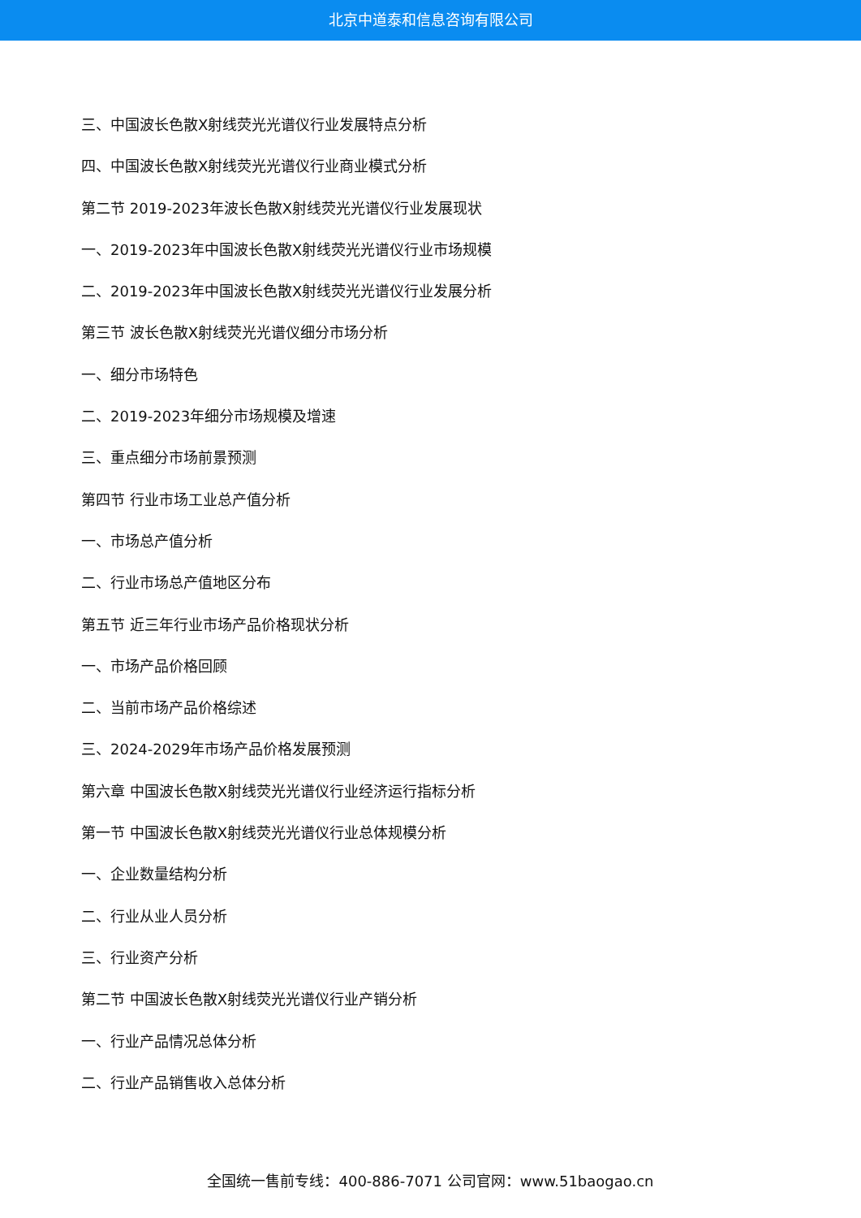北京中道泰和信息咨询有限公司
三、中国波长色散X射线荧光光谱仪行业发展特点分析
四、中国波长色散X射线荧光光谱仪行业商业模式分析
第二节 2019-2023年波长色散X射线荧光光谱仪行业发展现状
一、2019-2023年中国波长色散X射线荧光光谱仪行业市场规模
二、2019-2023年中国波长色散X射线荧光光谱仪行业发展分析
第三节 波长色散X射线荧光光谱仪细分市场分析
一、细分市场特色
二、2019-2023年细分市场规模及增速
三、重点细分市场前景预测
第四节 行业市场工业总产值分析
一、市场总产值分析
二、行业市场总产值地区分布
第五节 近三年行业市场产品价格现状分析
一、市场产品价格回顾
二、当前市场产品价格综述
三、2024-2029年市场产品价格发展预测
第六章 中国波长色散X射线荧光光谱仪行业经济运行指标分析
第一节 中国波长色散X射线荧光光谱仪行业总体规模分析
一、企业数量结构分析
二、行业从业人员分析
三、行业资产分析
第二节 中国波长色散X射线荧光光谱仪行业产销分析
一、行业产品情况总体分析
二、行业产品销售收入总体分析
全国统一售前专线：400-886-7071 公司官网：www.51baogao.cn